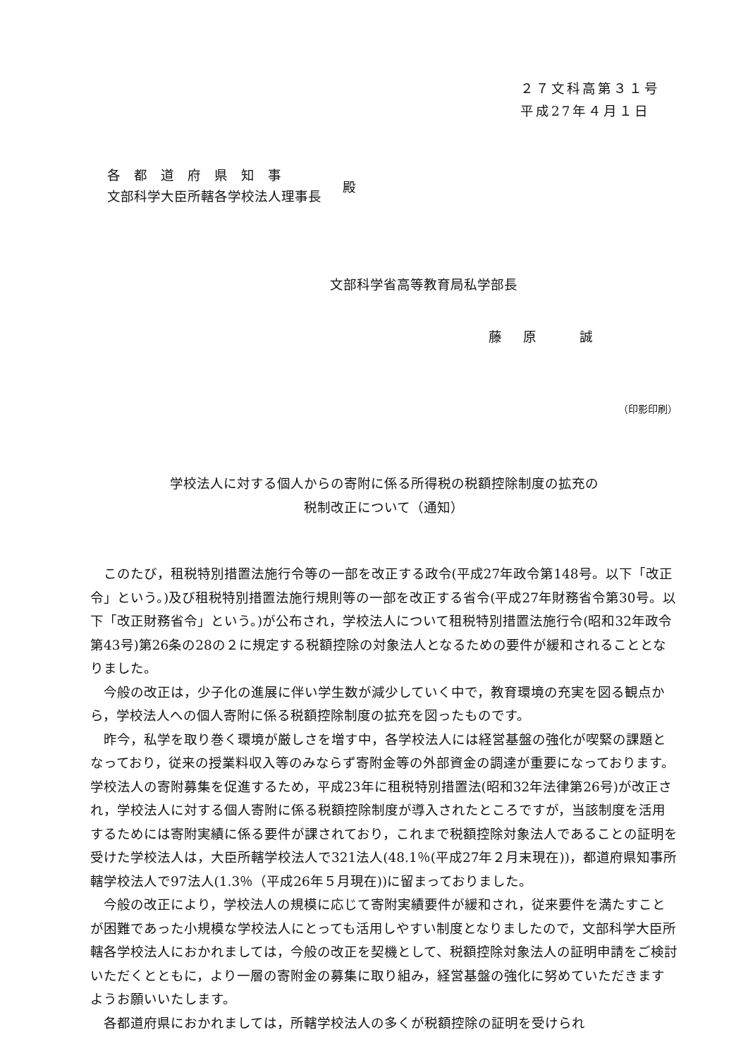２７文科高第３１号
平成27年４月１日
各　都　道　府　県　知　事
文部科学大臣所轄各学校法人理事長
殿
文部科学省高等教育局私学部長
藤 原　 誠
（印影印刷）
学校法人に対する個人からの寄附に係る所得税の税額控除制度の拡充の
税制改正について（通知）
このたび，租税特別措置法施行令等の一部を改正する政令(平成27年政令第148号。以下「改正令」という。)及び租税特別措置法施行規則等の一部を改正する省令(平成27年財務省令第30号。以下「改正財務省令」という。)が公布され，学校法人について租税特別措置法施行令(昭和32年政令第43号)第26条の28の２に規定する税額控除の対象法人となるための要件が緩和されることとなりました。
今般の改正は，少子化の進展に伴い学生数が減少していく中で，教育環境の充実を図る観点から，学校法人への個人寄附に係る税額控除制度の拡充を図ったものです。
昨今，私学を取り巻く環境が厳しさを増す中，各学校法人には経営基盤の強化が喫緊の課題となっており，従来の授業料収入等のみならず寄附金等の外部資金の調達が重要になっております。学校法人の寄附募集を促進するため，平成23年に租税特別措置法(昭和32年法律第26号)が改正され，学校法人に対する個人寄附に係る税額控除制度が導入されたところですが，当該制度を活用するためには寄附実績に係る要件が課されており，これまで税額控除対象法人であることの証明を受けた学校法人は，大臣所轄学校法人で321法人(48.1％(平成27年２月末現在))，都道府県知事所轄学校法人で97法人(1.3％（平成26年５月現在))に留まっておりました。
今般の改正により，学校法人の規模に応じて寄附実績要件が緩和され，従来要件を満たすことが困難であった小規模な学校法人にとっても活用しやすい制度となりましたので，文部科学大臣所轄各学校法人におかれましては，今般の改正を契機として、税額控除対象法人の証明申請をご検討いただくとともに，より一層の寄附金の募集に取り組み，経営基盤の強化に努めていただきますようお願いいたします。
各都道府県におかれましては，所轄学校法人の多くが税額控除の証明を受けられ